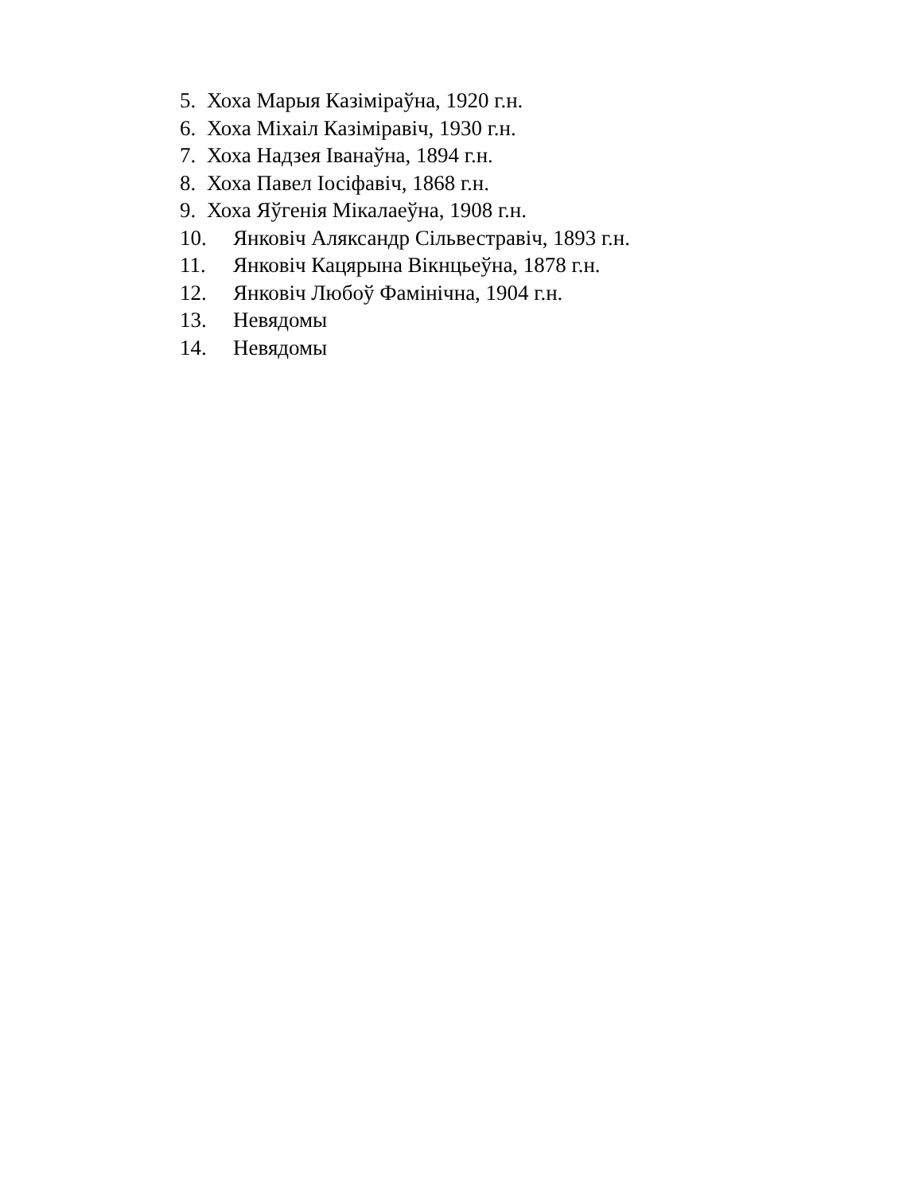5. Хоха Марыя Казіміраўна, 1920 г.н.
6. Хоха Міхаіл Казіміравіч, 1930 г.н.
7. Хоха Надзея Іванаўна, 1894 г.н.
8. Хоха Павел Іосіфавіч, 1868 г.н.
9. Хоха Яўгенія Мікалаеўна, 1908 г.н.
10. Янковіч Аляксандр Сільвестравіч, 1893 г.н.
11. Янковіч Кацярына Вікнцьеўна, 1878 г.н.
12. Янковіч Любоў Фамінічна, 1904 г.н.
13. Невядомы
14. Невядомы